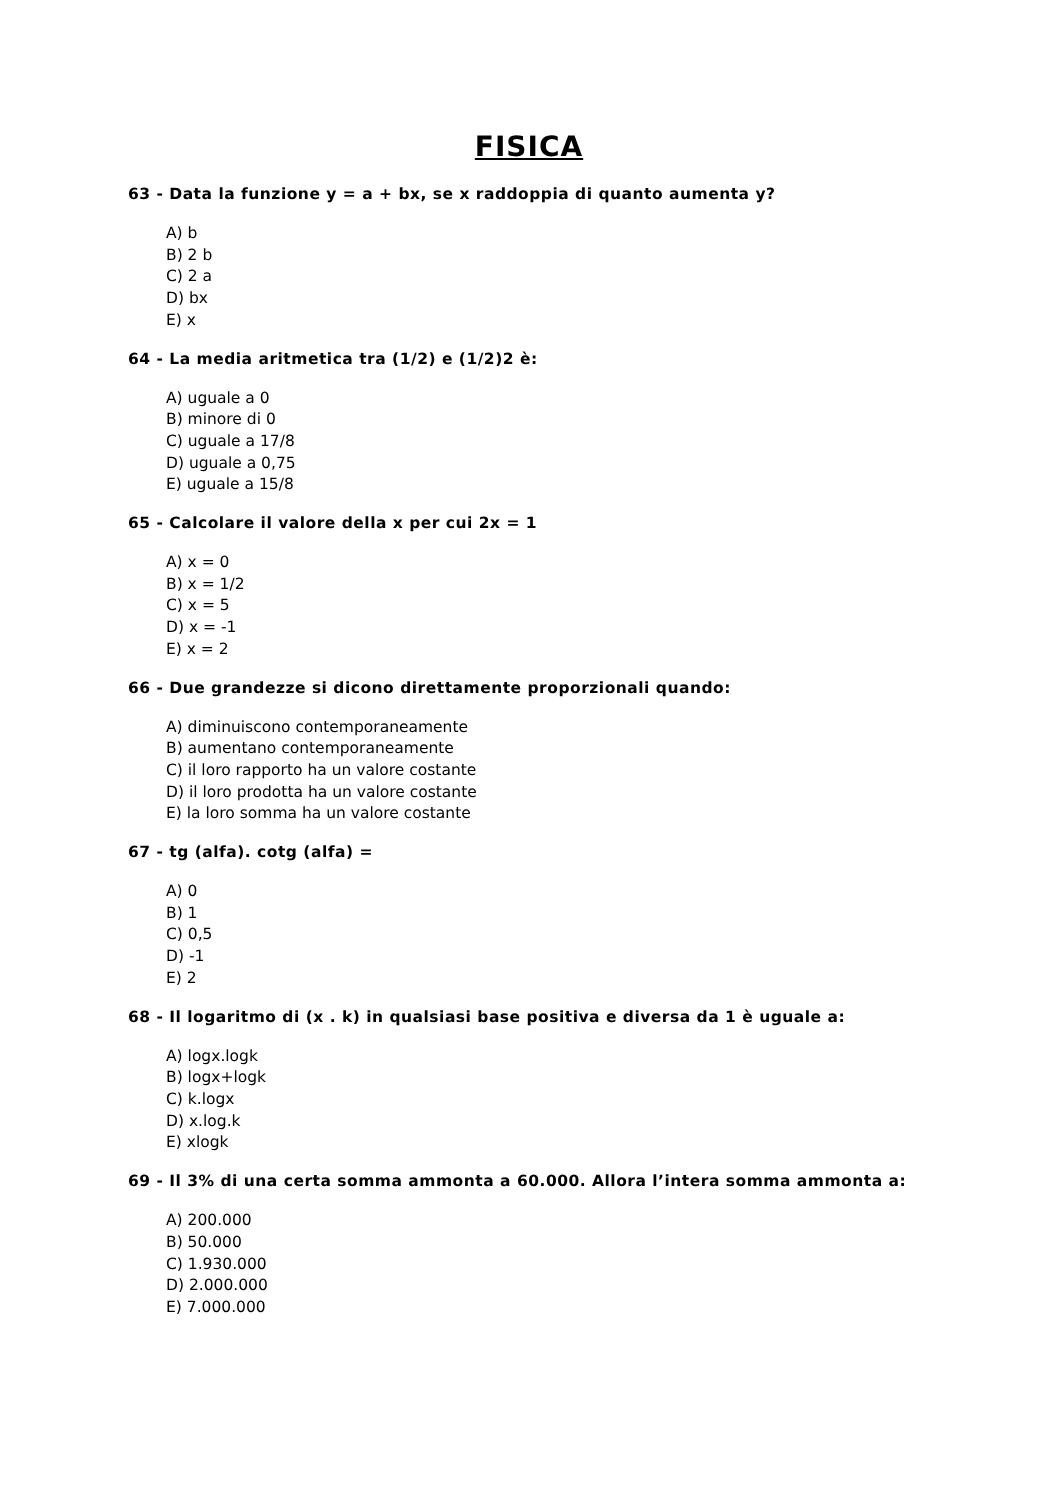FISICA
63 - Data la funzione y = a + bx, se x raddoppia di quanto aumenta y?
A) b
B) 2 b
C) 2 a
D) bx
E) x
64 - La media aritmetica tra (1/2) e (1/2)2 è:
A) uguale a 0
B) minore di 0
C) uguale a 17/8
D) uguale a 0,75
E) uguale a 15/8
65 - Calcolare il valore della x per cui 2x = 1
A) x = 0
B) x = 1/2
C) x = 5
D) x = -1
E) x = 2
66 - Due grandezze si dicono direttamente proporzionali quando:
A) diminuiscono contemporaneamente
B) aumentano contemporaneamente
C) il loro rapporto ha un valore costante
D) il loro prodotta ha un valore costante
E) la loro somma ha un valore costante
67 - tg (alfa). cotg (alfa) =
A) 0
B) 1
C) 0,5
D) -1
E) 2
68 - Il logaritmo di (x . k) in qualsiasi base positiva e diversa da 1 è uguale a:
A) logx.logk
B) logx+logk
C) k.logx
D) x.log.k
E) xlogk
69 - Il 3% di una certa somma ammonta a 60.000. Allora l’intera somma ammonta a:
A) 200.000
B) 50.000
C) 1.930.000
D) 2.000.000
E) 7.000.000